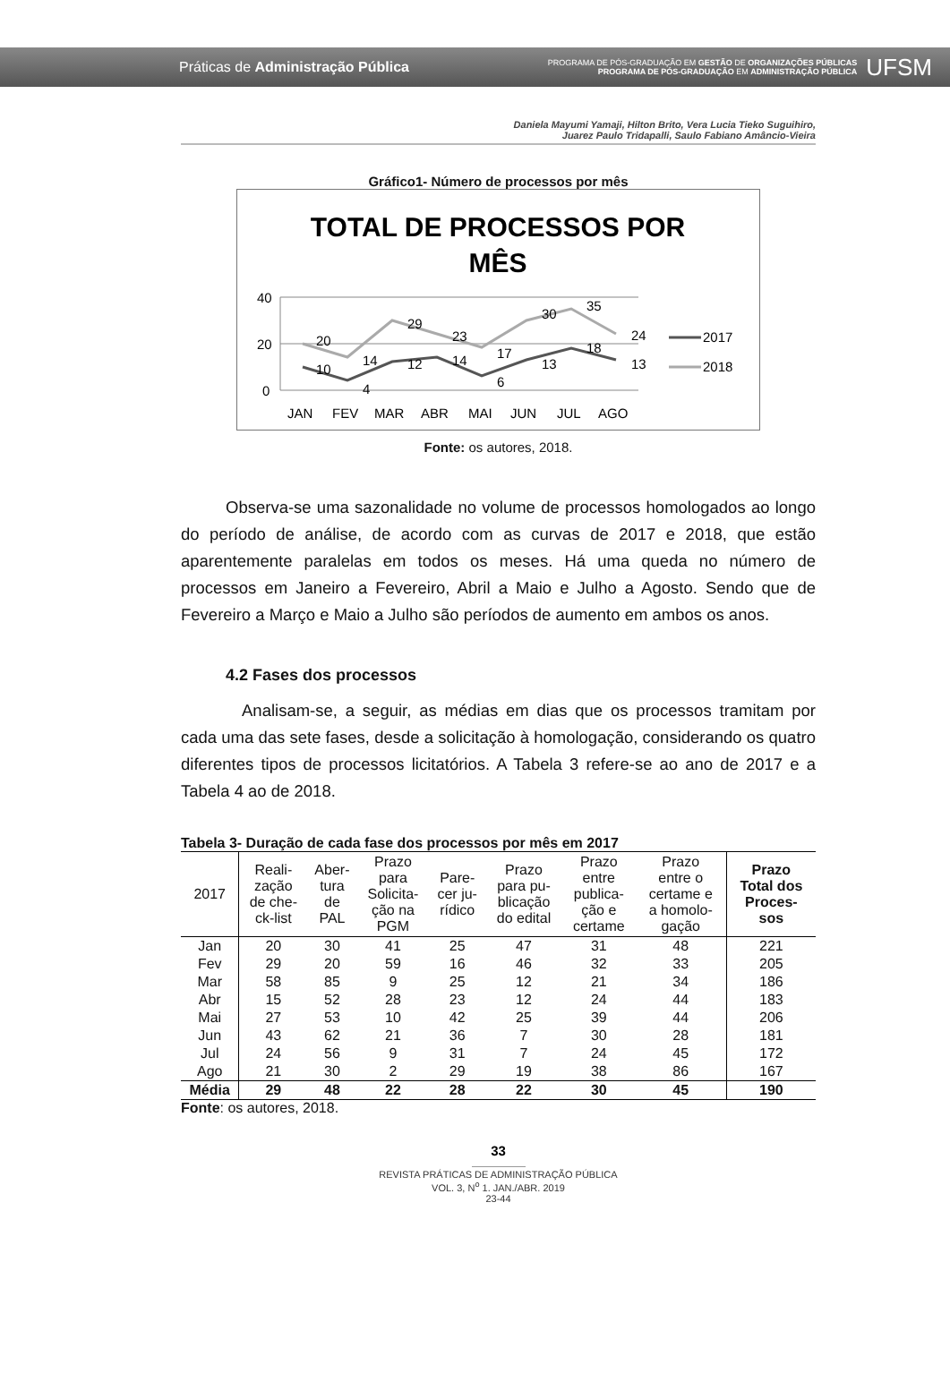Práticas de Administração Pública
PROGRAMA DE PÓS-GRADUAÇÃO EM GESTÃO DE ORGANIZAÇÕES PÚBLICAS
PROGRAMA DE PÓS-GRADUAÇÃO EM ADMINISTRAÇÃO PÚBLICA
UFSM
Daniela Mayumi Yamaji, Hilton Brito, Vera Lucia Tieko Suguihiro,
Juarez Paulo Tridapalli, Saulo Fabiano Amâncio-Vieira
Gráfico1- Número de processos por mês
TOTAL DE PROCESSOS POR
MÊS
40
20
0
20
29
23
17
30
35
24
10
4
14
12
14
6
13
18
13
2017
2018
JAN
FEV
MAR
ABR
MAI
JUN
JUL
AGO
Fonte: os autores, 2018.
Observa-se uma sazonalidade no volume de processos homologados ao longo do período de análise, de acordo com as curvas de 2017 e 2018, que estão aparentemente paralelas em todos os meses. Há uma queda no número de processos em Janeiro a Fevereiro, Abril a Maio e Julho a Agosto. Sendo que de Fevereiro a Março e Maio a Julho são períodos de aumento em ambos os anos.
4.2 Fases dos processos
Analisam-se, a seguir, as médias em dias que os processos tramitam por cada uma das sete fases, desde a solicitação à homologação, considerando os quatro diferentes tipos de processos licitatórios. A Tabela 3 refere-se ao ano de 2017 e a Tabela 4 ao de 2018.
Tabela 3- Duração de cada fase dos processos por mês em 2017
| 2017 | Reali- zação de che- ck-list | Aber- tura de PAL | Prazo para Solicita- ção na PGM | Pare- cer ju- rídico | Prazo para pu- blicação do edital | Prazo entre publica- ção e certame | Prazo entre o certame e a homolo- gação | Prazo Total dos Proces- sos |
| --- | --- | --- | --- | --- | --- | --- | --- | --- |
| Jan | 20 | 30 | 41 | 25 | 47 | 31 | 48 | 221 |
| Fev | 29 | 20 | 59 | 16 | 46 | 32 | 33 | 205 |
| Mar | 58 | 85 | 9 | 25 | 12 | 21 | 34 | 186 |
| Abr | 15 | 52 | 28 | 23 | 12 | 24 | 44 | 183 |
| Mai | 27 | 53 | 10 | 42 | 25 | 39 | 44 | 206 |
| Jun | 43 | 62 | 21 | 36 | 7 | 30 | 28 | 181 |
| Jul | 24 | 56 | 9 | 31 | 7 | 24 | 45 | 172 |
| Ago | 21 | 30 | 2 | 29 | 19 | 38 | 86 | 167 |
| Média | 29 | 48 | 22 | 28 | 22 | 30 | 45 | 190 |
Fonte: os autores, 2018.
33
REVISTA PRÁTICAS DE ADMINISTRAÇÃO PÚBLICA
VOL. 3, N<sup>o</sup> 1. JAN./ABR. 2019
23-44